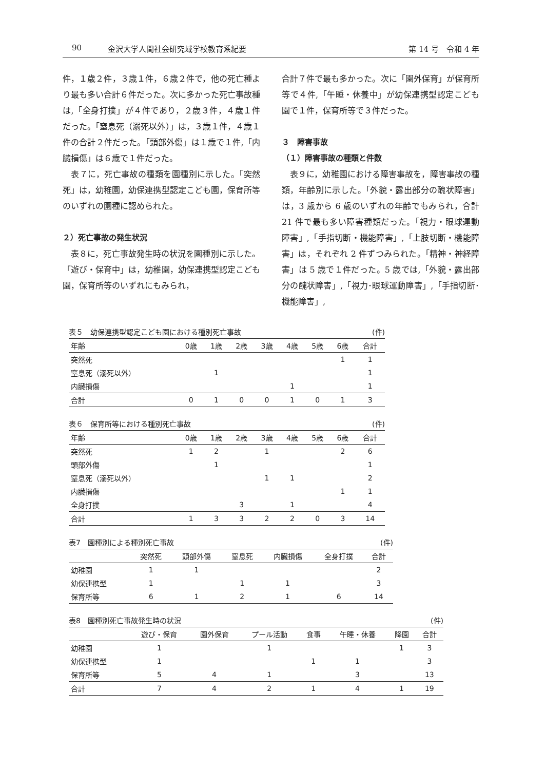90 金沢大学人間社会研究域学校教育系紀要 第 14 号　令和 4 年
件，１歳２件，３歳１件，６歳２件で，他の死亡種より最も多い合計６件だった。次に多かった死亡事故種は,「全身打撲」が４件であり，２歳３件，４歳１件だった。「窒息死（溺死以外）」は，３歳１件，４歳１件の合計２件だった。「頭部外傷」は１歳で１件,「内臓損傷」は６歳で１件だった。
　表７に，死亡事故の種類を園種別に示した。「突然死」は，幼稚園，幼保連携型認定こども園，保育所等のいずれの園種に認められた。
２）死亡事故の発生状況
　表８に，死亡事故発生時の状況を園種別に示した。「遊び・保育中」は，幼稚園，幼保連携型認定こども園，保育所等のいずれにもみられ，
合計７件で最も多かった。次に「園外保育」が保育所等で４件,「午睡・休養中」が幼保連携型認定こども園で１件，保育所等で３件だった。
３　障害事故
（１）障害事故の種類と件数
　表９に，幼稚園における障害事故を，障害事故の種類，年齢別に示した。「外貌・露出部分の醜状障害」は，3 歳から 6 歳のいずれの年齢でもみられ，合計 21 件で最も多い障害種類だった。「視力・眼球運動障害」,「手指切断・機能障害」,「上肢切断・機能障害」は，それぞれ 2 件ずつみられた。「精神・神経障害」は 5 歳で１件だった。5 歳では,「外貌・露出部分の醜状障害」,「視力･眼球運動障害」,「手指切断･機能障害」,
表５ 幼保連携型認定こども園における種別死亡事故 (件)
| 年齢 | 0歳 | 1歳 | 2歳 | 3歳 | 4歳 | 5歳 | 6歳 | 合計 |
| --- | --- | --- | --- | --- | --- | --- | --- | --- |
| 突然死 | | | | | | | 1 | 1 |
| 窒息死（溺死以外） | | 1 | | | | | | 1 |
| 内臓損傷 | | | | | 1 | | | 1 |
| 合計 | 0 | 1 | 0 | 0 | 1 | 0 | 1 | 3 |
表６ 保育所等における種別死亡事故 (件)
| 年齢 | 0歳 | 1歳 | 2歳 | 3歳 | 4歳 | 5歳 | 6歳 | 合計 |
| --- | --- | --- | --- | --- | --- | --- | --- | --- |
| 突然死 | 1 | 2 | | 1 | | | 2 | 6 |
| 頭部外傷 | | 1 | | | | | | 1 |
| 窒息死（溺死以外） | | | | 1 | 1 | | | 2 |
| 内臓損傷 | | | | | | | 1 | 1 |
| 全身打撲 | | | 3 | | 1 | | | 4 |
| 合計 | 1 | 3 | 3 | 2 | 2 | 0 | 3 | 14 |
表7 園種別による種別死亡事故 (件)
| | 突然死 | 頭部外傷 | 窒息死 | 内臓損傷 | 全身打撲 | 合計 |
| --- | --- | --- | --- | --- | --- | --- |
| 幼稚園 | 1 | 1 | | | | 2 |
| 幼保連携型 | 1 | | 1 | 1 | | 3 |
| 保育所等 | 6 | 1 | 2 | 1 | 6 | 14 |
表8 園種別死亡事故発生時の状況 (件)
| | 遊び・保育 | 園外保育 | プール活動 | 食事 | 午睡・休養 | 降園 | 合計 |
| --- | --- | --- | --- | --- | --- | --- | --- |
| 幼稚園 | 1 | | 1 | | | 1 | 3 |
| 幼保連携型 | 1 | | | 1 | 1 | | 3 |
| 保育所等 | 5 | 4 | 1 | | 3 | | 13 |
| 合計 | 7 | 4 | 2 | 1 | 4 | 1 | 19 |